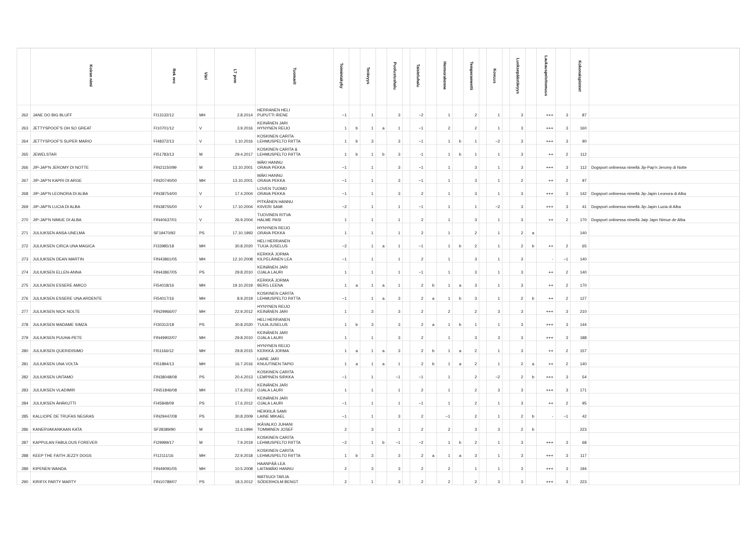| | Koiran nimi | Rek nro | Väri | LT pvm | Tuomarit | Toimintakyky | | Terävyys | | Puolustushalu | | Taisteluhalu | | Hermorakenne | | Temperamentti | | Kovuus | | Luoksepäästävyys | | Laukauspelottomuus | | Kokonaispisteet | |
| --- | --- | --- | --- | --- | --- | --- | --- | --- | --- | --- | --- | --- | --- | --- | --- | --- | --- | --- | --- | --- | --- | --- | --- | --- | --- |
| 262 | JANE DO BIG BLUFF | FI13132/12 | MH | 2.8.2014 | HERRANEN HELI PUPUTTI IRENE | −1 | | 1 | | 3 | | −2 | | 1 | | 2 | | 1 | | 3 | | +++ | 3 | 87 | |
| 263 | JETTYSPOOF'S OH SO GREAT | FI10701/12 | V | 3.9.2016 | KEINÄNEN JARI HYNYNEN REIJO | 1 | b | 1 | a | 1 | | −1 | | 2 | | 2 | | 1 | | 3 | | +++ | 3 | 160 | |
| 264 | JETTYSPOOF'S SUPER MARIO | FI48372/13 | V | 1.10.2016 | KOSKINEN CARITA LEHMUSPELTO RIITTA | 1 | b | 3 | | 3 | | −1 | | 1 | b | 1 | | −2 | | 3 | | +++ | 3 | 90 | |
| 265 | JEWELSTAR | FI51783/13 | M | 29.4.2017 | KOSKINEN CARITA & LEHMUSPELTO RIITTA | 1 | b | 1 | b | 3 | | -1 | | 1 | b | 1 | | 1 | | 3 | | ++ | 2 | 112 | |
| 266 | JIP-JAP'N JEROMY DI NOTTE | FIN21150/99 | M | 13.10.2001 | MÄKI HANNU ORAVA PEKKA | −1 | | 1 | | 3 | | −1 | | 1 | | 3 | | 1 | | 3 | | +++ | 3 | 112 | Dogsport onlinessa nimellä Jip-Pap'n Jeromy di Notte |
| 267 | JIP-JAP'N KAPRI DI ARGE | FIN20740/00 | MH | 13.10.2001 | MÄKI HANNU ORAVA PEKKA | −1 | | 1 | | 3 | | −1 | | 1 | | 3 | | 1 | | 2 | | ++ | 2 | 97 | |
| 268 | JIP-JAP'N LEONORA DI ALBA | FIN38754/00 | V | 17.4.2004 | LOVEN TUOMO ORAVA PEKKA | −1 | | 1 | | 3 | | 2 | | 1 | | 3 | | 1 | | 3 | | +++ | 3 | 142 | Dogsport onlinessa nimellä Jip-Japin Leonora di Alba |
| 269 | JIP-JAP'N LUCIA DI ALBA | FIN38755/00 | V | 17.10.2004 | PITKÄNEN HANNU KIIVERI SAMI | −2 | | 1 | | 1 | | −1 | | 1 | | 1 | | −2 | | 3 | | +++ | 3 | 41 | Dogsport onlinessa nimellä Jip-Japin Lucia di Alba |
| 270 | JIP-JAP'N NIMUE DI ALBA | FIN40637/01 | V | 26.9.2004 | TUOVINEN RITVA HALME PASI | 1 | | 1 | | 1 | | 2 | | 1 | | 3 | | 1 | | 3 | | ++ | 2 | 170 | Dogsport onlinessa nimellä Jaip Japn Nimue de Alba |
| 271 | JULIUKSEN ANSA-UNELMA | SF19470/92 | PS | 17.10.1993 | HYNYNEN REIJO ORAVA PEKKA | 1 | | 1 | | 1 | | 2 | | 1 | | 2 | | 1 | | 2 | a | | | 140 | |
| 272 | JULIUKSEN CIRCA UNA MAGICA | FI33985/18 | MH | 30.8.2020 | HELI HERRANEN TUIJA JUSELUS | −2 | | 1 | a | 1 | | −1 | | 1 | b | 2 | | 1 | | 2 | b | ++ | 2 | 65 | |
| 273 | JULIUKSEN DEAN MARTIN | FIN43861/05 | MH | 12.10.2008 | KERKKÄ JORMA KILPELÄINEN LEA | −1 | | 1 | | 1 | | 2 | | 1 | | 3 | | 1 | | 3 | | - | −1 | 140 | |
| 274 | JULIUKSEN ELLEN-ANNA | FIN43867/05 | PS | 29.8.2010 | KEINÄNEN JARI OJALA LAURI | 1 | | 1 | | 1 | | −1 | | 1 | | 3 | | 1 | | 3 | | ++ | 2 | 140 | |
| 275 | JULIUKSEN ESSERE AMICO | FI54018/16 | MH | 19.10.2019 | KERKKÄ JORMA BERG LEENA | 1 | a | 1 | a | 1 | | 2 | b | 1 | a | 3 | | 1 | | 3 | | ++ | 2 | 170 | |
| 276 | JULIUKSEN ESSERE UNA ARDENTE | FI54017/16 | MH | 8.9.2019 | KOSKINEN CARITA LEHMUSPELTO RIITTA | −1 | | 1 | a | 3 | | 2 | a | 1 | b | 3 | | 1 | | 2 | b | ++ | 2 | 127 | |
| 277 | JULIUKSEN NICK NOLTE | FIN29966/07 | MH | 22.9.2012 | HYNYNEN REIJO KEINÄNEN JARI | 1 | | 3 | | 3 | | 2 | | 2 | | 2 | | 3 | | 3 | | +++ | 3 | 210 | |
| 278 | JULIUKSEN MADAME SIMZA | FI30312/18 | PS | 30.8.2020 | HELI HERRANEN TUIJA JUSELUS | 1 | b | 3 | | 3 | | 2 | a | 1 | b | 1 | | 1 | | 3 | | +++ | 3 | 144 | |
| 279 | JULIUKSEN PUUHA-PETE | FIN49902/07 | MH | 29.8.2010 | KEINÄNEN JARI OJALA LAURI | 1 | | 1 | | 3 | | 2 | | 1 | | 3 | | 3 | | 3 | | +++ | 3 | 188 | |
| 280 | JULIUKSEN QUERIDISIMO | FI51166/12 | MH | 29.8.2015 | HYNYNEN REIJO KERKKÄ JORMA | 1 | a | 1 | a | 3 | | 2 | b | 1 | a | 2 | | 1 | | 3 | | ++ | 2 | 157 | |
| 281 | JULIUKSEN UNA VOLTA | FI51894/13 | MH | 16.7.2016 | LAINE JARI KNUUTINEN TAPIO | 1 | a | 1 | a | 1 | | 2 | b | 1 | a | 2 | | 1 | | 2 | a | ++ | 2 | 140 | |
| 282 | JULIUKSEN UNTAMO | FIN38048/08 | PS | 20.4.2013 | KOSKINEN CARITA LEMPINEN SIRKKA | −1 | | 1 | | −1 | | −1 | | 1 | | 2 | | −2 | | 2 | b | +++ | 3 | 54 | |
| 283 | JULIUKSEN VLADIMIR | FIN51846/08 | MH | 17.6.2012 | KEINÄNEN JARI OJALA LAURI | 1 | | 1 | | 1 | | 2 | | 1 | | 2 | | 3 | | 3 | | +++ | 3 | 171 | |
| 284 | JULIUKSEN ÄHÄKUTTI | FI45848/09 | PS | 17.6.2012 | KEINÄNEN JARI OJALA LAURI | −1 | | 1 | | 1 | | −1 | | 1 | | 2 | | 1 | | 3 | | ++ | 2 | 95 | |
| 285 | KALLIOPE DE TRUFAS NEGRAS | FIN29447/08 | PS | 30.8.2009 | HEIKKILÄ SAMI LAINE MIKAEL | −1 | | 1 | | 3 | | 2 | | −1 | | 2 | | 1 | | 2 | b | - | −1 | 42 | |
| 286 | KANERVAKANKAAN KATA | SF28389/90 | M | 11.6.1994 | IKÄVALKO JUHANI TOMMINEN JOSEF | 2 | | 3 | | 1 | | 2 | | 2 | | 3 | | 3 | | 2 | b | | | 223 | |
| 287 | KAPPULAN FABULOUS FOREVER | FI29999/17 | M | 7.9.2019 | KOSKINEN CARITA LEHMUSPELTO RIITTA | −2 | | 1 | b | −1 | | −2 | | 1 | b | 2 | | 1 | | 3 | | +++ | 3 | 68 | |
| 288 | KEEP THE FAITH JEZZY DOGS | FI12111/16 | MH | 22.9.2018 | KOSKINEN CARITA LEHMUSPELTO RIITTA | 1 | b | 3 | | 3 | | 2 | a | 1 | a | 3 | | 1 | | 3 | | +++ | 3 | 117 | |
| 289 | KIPENEN WANDA | FIN49091/05 | MH | 10.5.2008 | HAANPÄÄ LEA LAITAMÄKI HANNU | 2 | | 3 | | 3 | | 2 | | 2 | | 1 | | 1 | | 3 | | +++ | 3 | 194 | |
| 290 | KIRIFIX PARTY MARTY | FIN10789/07 | PS | 18.3.2012 | MATSUOI TARJA SÖDERHOLM BENGT | 2 | | 1 | | 3 | | 2 | | 2 | | 2 | | 3 | | 3 | | +++ | 3 | 223 | |